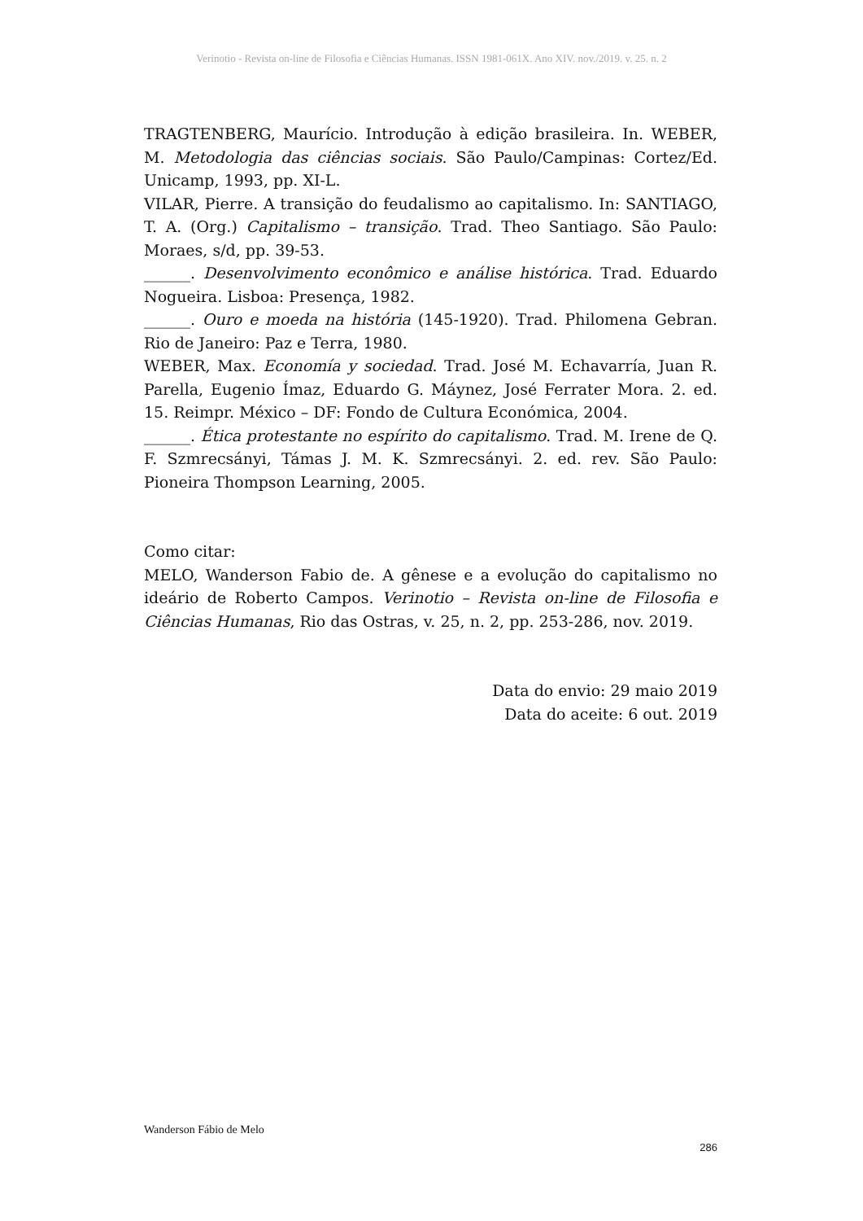Verinotio - Revista on-line de Filosofia e Ciências Humanas. ISSN 1981-061X. Ano XIV. nov./2019. v. 25. n. 2
TRAGTENBERG, Maurício. Introdução à edição brasileira. In. WEBER, M. Metodologia das ciências sociais. São Paulo/Campinas: Cortez/Ed. Unicamp, 1993, pp. XI-L.
VILAR, Pierre. A transição do feudalismo ao capitalismo. In: SANTIAGO, T. A. (Org.) Capitalismo – transição. Trad. Theo Santiago. São Paulo: Moraes, s/d, pp. 39-53.
______. Desenvolvimento econômico e análise histórica. Trad. Eduardo Nogueira. Lisboa: Presença, 1982.
______. Ouro e moeda na história (145-1920). Trad. Philomena Gebran. Rio de Janeiro: Paz e Terra, 1980.
WEBER, Max. Economía y sociedad. Trad. José M. Echavarría, Juan R. Parella, Eugenio Ímaz, Eduardo G. Máynez, José Ferrater Mora. 2. ed. 15. Reimpr. México – DF: Fondo de Cultura Económica, 2004.
______. Ética protestante no espírito do capitalismo. Trad. M. Irene de Q. F. Szmrecsányi, Támas J. M. K. Szmrecsányi. 2. ed. rev. São Paulo: Pioneira Thompson Learning, 2005.
Como citar:
MELO, Wanderson Fabio de. A gênese e a evolução do capitalismo no ideário de Roberto Campos. Verinotio – Revista on-line de Filosofia e Ciências Humanas, Rio das Ostras, v. 25, n. 2, pp. 253-286, nov. 2019.
Data do envio: 29 maio 2019
Data do aceite: 6 out. 2019
Wanderson Fábio de Melo
286